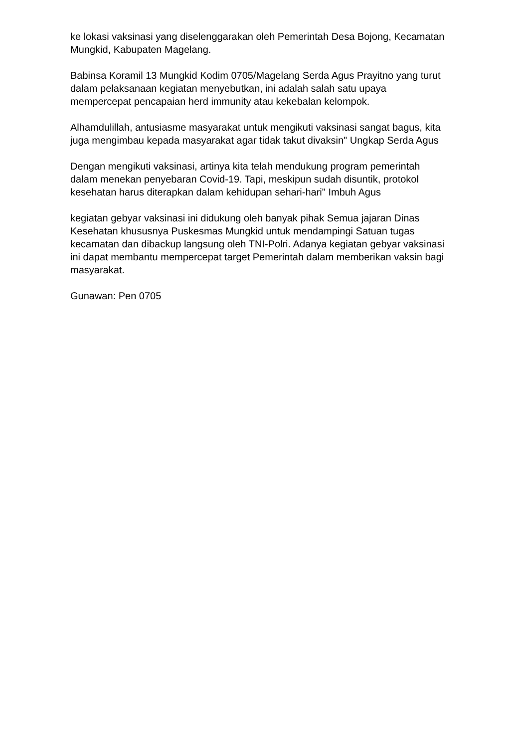ke lokasi vaksinasi yang diselenggarakan oleh Pemerintah Desa Bojong, Kecamatan Mungkid, Kabupaten Magelang.
Babinsa Koramil 13 Mungkid Kodim 0705/Magelang Serda Agus Prayitno yang turut dalam pelaksanaan kegiatan menyebutkan, ini adalah salah satu upaya mempercepat pencapaian herd immunity atau kekebalan kelompok.
Alhamdulillah, antusiasme masyarakat untuk mengikuti vaksinasi sangat bagus, kita juga mengimbau kepada masyarakat agar tidak takut divaksin" Ungkap Serda Agus
Dengan mengikuti vaksinasi, artinya kita telah mendukung program pemerintah dalam menekan penyebaran Covid-19. Tapi, meskipun sudah disuntik, protokol kesehatan harus diterapkan dalam kehidupan sehari-hari" Imbuh Agus
kegiatan gebyar vaksinasi ini didukung oleh banyak pihak Semua jajaran Dinas Kesehatan khususnya Puskesmas Mungkid untuk mendampingi Satuan tugas kecamatan dan dibackup langsung oleh TNI-Polri. Adanya kegiatan gebyar vaksinasi ini dapat membantu mempercepat target Pemerintah dalam memberikan vaksin bagi masyarakat.
Gunawan: Pen 0705